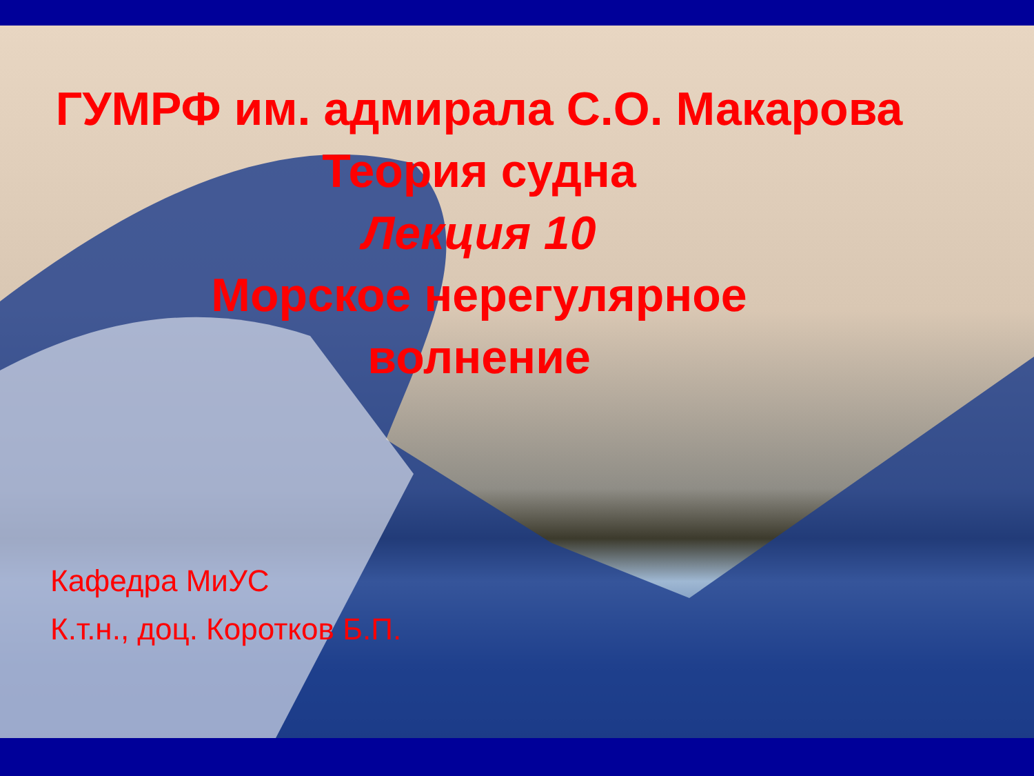ГУМРФ им. адмирала С.О. Макарова
Теория судна
Лекция 10
Морское нерегулярное
волнение
Кафедра МиУС
К.т.н., доц. Коротков Б.П.